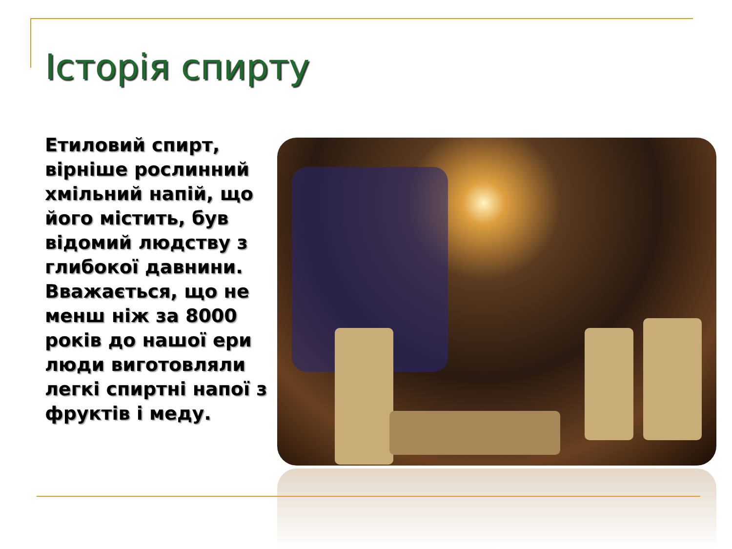Історія спирту
Етиловий спирт, вірніше рослинний хмільний напій, що його містить, був відомий людству з глибокої давнини. Вважається, що не менш ніж за 8000 років до нашої ери люди виготовляли легкі спиртні напої з фруктів і меду.